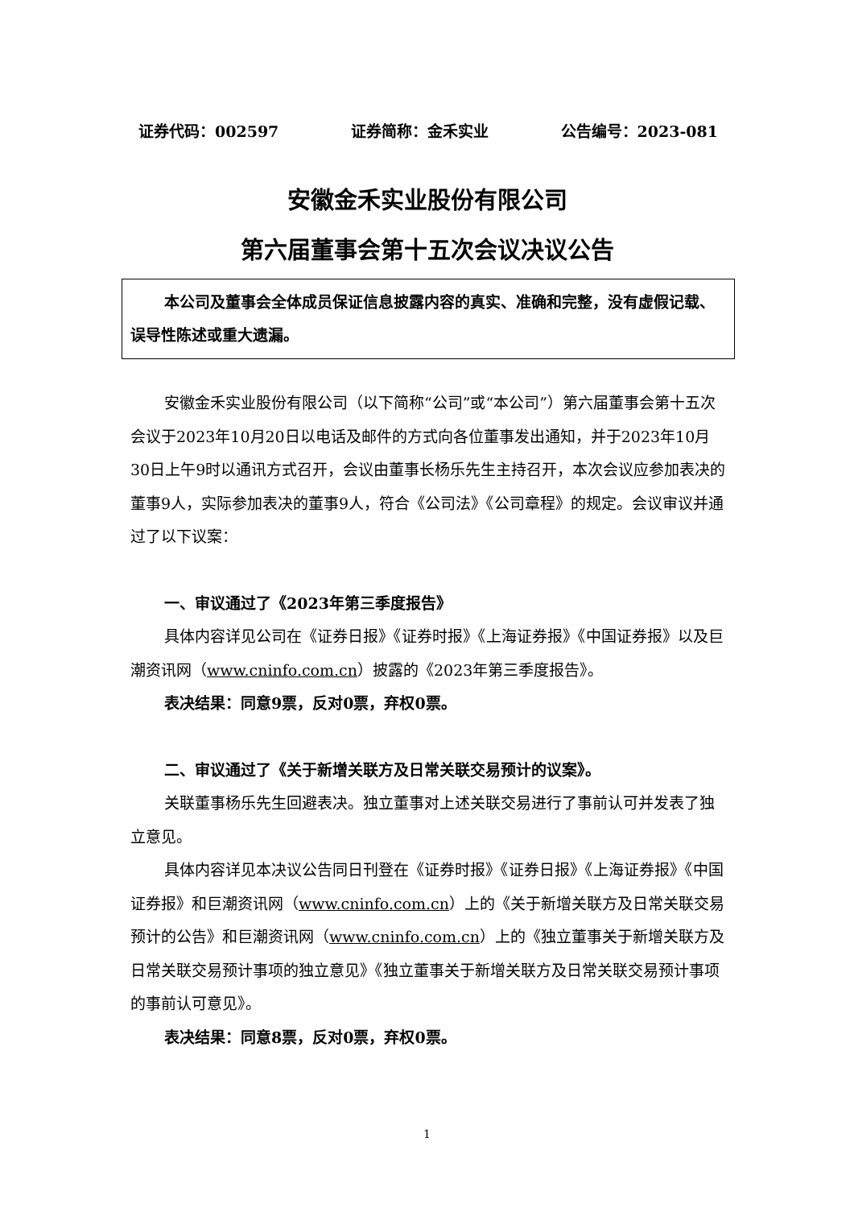证券代码：002597 证券简称：金禾实业 公告编号：2023-081
安徽金禾实业股份有限公司
第六届董事会第十五次会议决议公告
本公司及董事会全体成员保证信息披露内容的真实、准确和完整，没有虚假记载、误导性陈述或重大遗漏。
安徽金禾实业股份有限公司（以下简称“公司”或“本公司”）第六届董事会第十五次会议于2023年10月20日以电话及邮件的方式向各位董事发出通知，并于2023年10月30日上午9时以通讯方式召开，会议由董事长杨乐先生主持召开，本次会议应参加表决的董事9人，实际参加表决的董事9人，符合《公司法》《公司章程》的规定。会议审议并通过了以下议案：
一、审议通过了《2023年第三季度报告》
具体内容详见公司在《证券日报》《证券时报》《上海证券报》《中国证券报》以及巨潮资讯网（www.cninfo.com.cn）披露的《2023年第三季度报告》。
表决结果：同意9票，反对0票，弃权0票。
二、审议通过了《关于新增关联方及日常关联交易预计的议案》。
关联董事杨乐先生回避表决。独立董事对上述关联交易进行了事前认可并发表了独立意见。
具体内容详见本决议公告同日刊登在《证券时报》《证券日报》《上海证券报》《中国证券报》和巨潮资讯网（www.cninfo.com.cn）上的《关于新增关联方及日常关联交易预计的公告》和巨潮资讯网（www.cninfo.com.cn）上的《独立董事关于新增关联方及日常关联交易预计事项的独立意见》《独立董事关于新增关联方及日常关联交易预计事项的事前认可意见》。
表决结果：同意8票，反对0票，弃权0票。
1